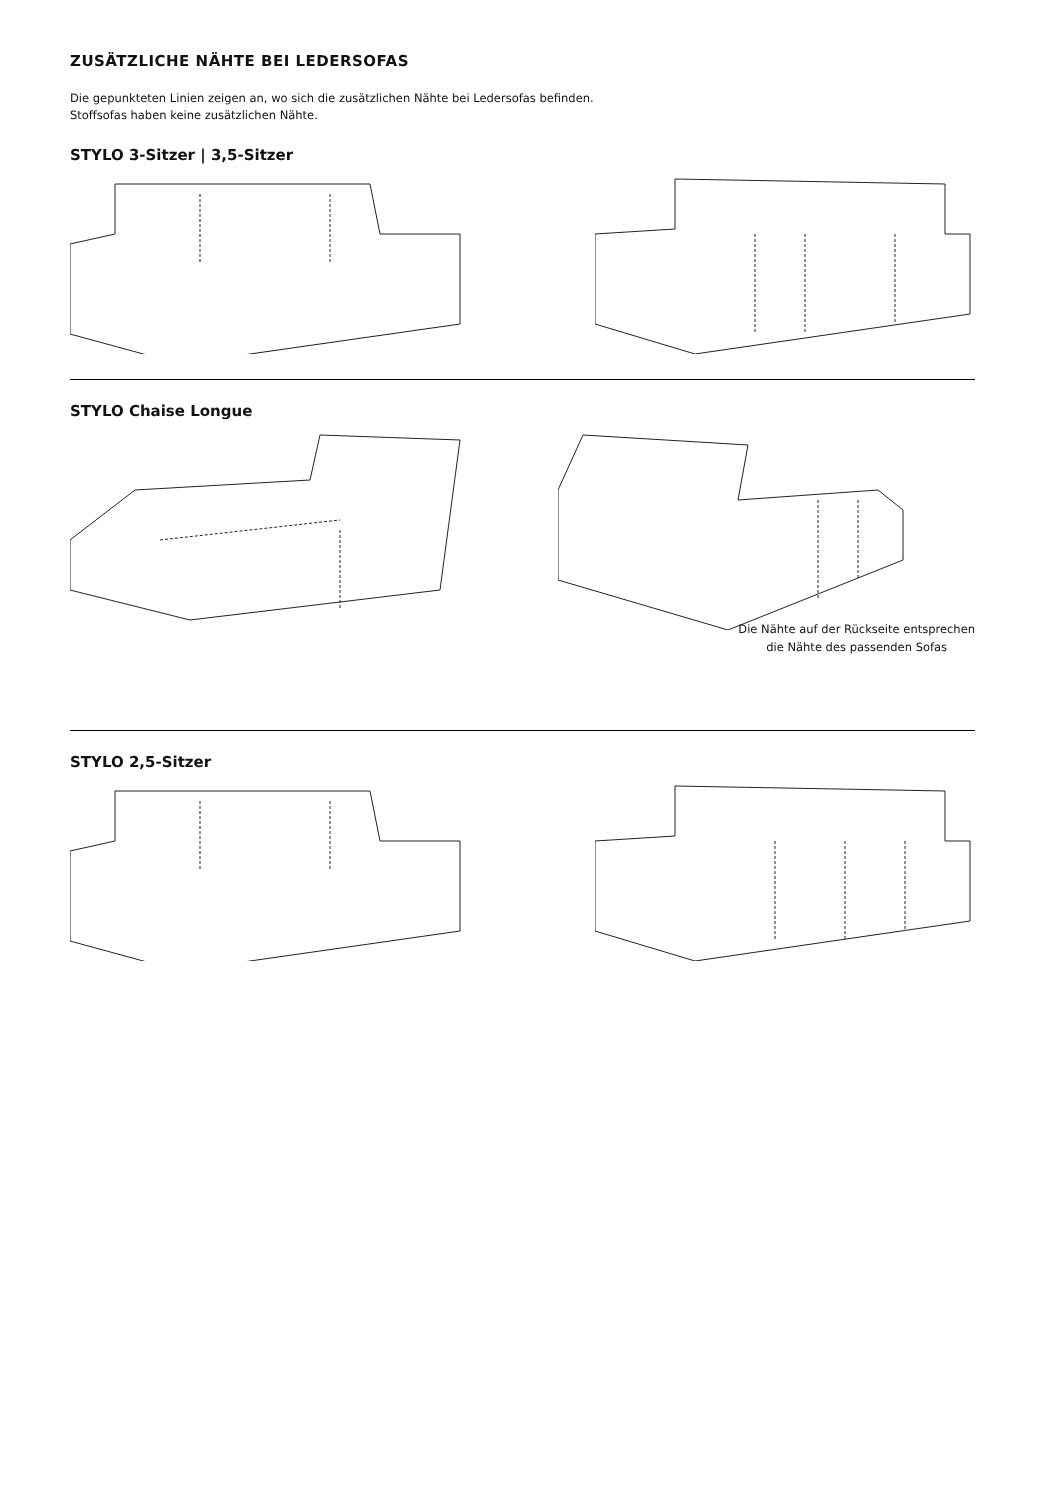ZUSÄTZLICHE NÄHTE BEI LEDERSOFAS
Die gepunkteten Linien zeigen an, wo sich die zusätzlichen Nähte bei Ledersofas befinden.
Stoffsofas haben keine zusätzlichen Nähte.
STYLO 3-Sitzer | 3,5-Sitzer
STYLO Chaise Longue
Die Nähte auf der Rückseite entsprechen
die Nähte des passenden Sofas
STYLO 2,5-Sitzer